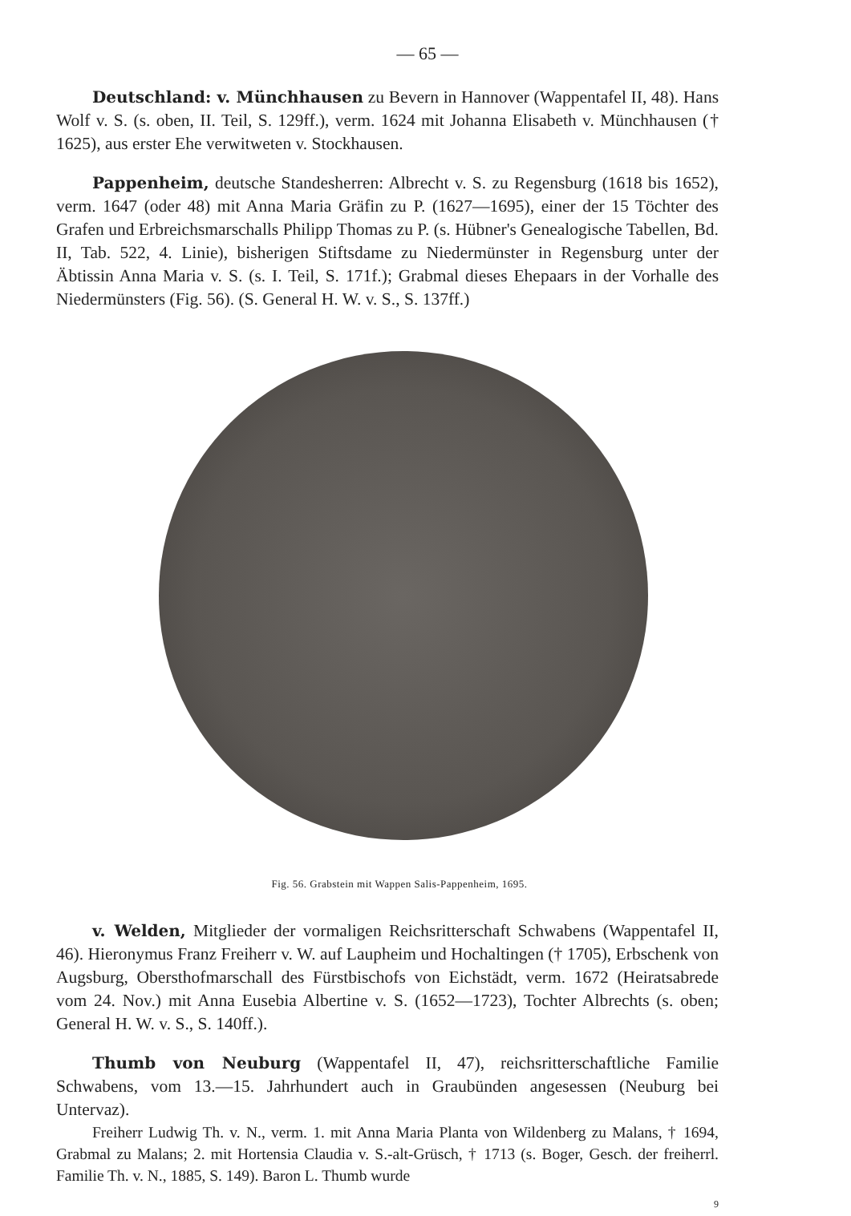— 65 —
Deutschland: v. Münchhausen zu Bevern in Hannover (Wappentafel II, 48). Hans Wolf v. S. (s. oben, II. Teil, S. 129ff.), verm. 1624 mit Johanna Elisabeth v. Münchhausen († 1625), aus erster Ehe verwitweten v. Stockhausen.
Pappenheim, deutsche Standesherren: Albrecht v. S. zu Regensburg (1618 bis 1652), verm. 1647 (oder 48) mit Anna Maria Gräfin zu P. (1627—1695), einer der 15 Töchter des Grafen und Erbreichsmarschalls Philipp Thomas zu P. (s. Hübner's Genealogische Tabellen, Bd. II, Tab. 522, 4. Linie), bisherigen Stiftsdame zu Niedermünster in Regensburg unter der Äbtissin Anna Maria v. S. (s. I. Teil, S. 171f.); Grabmal dieses Ehepaars in der Vorhalle des Niedermünsters (Fig. 56). (S. General H. W. v. S., S. 137ff.)
Fig. 56. Grabstein mit Wappen Salis-Pappenheim, 1695.
v. Welden, Mitglieder der vormaligen Reichsritterschaft Schwabens (Wappentafel II, 46). Hieronymus Franz Freiherr v. W. auf Laupheim und Hochaltingen († 1705), Erbschenk von Augsburg, Obersthofmarschall des Fürstbischofs von Eichstädt, verm. 1672 (Heiratsabrede vom 24. Nov.) mit Anna Eusebia Albertine v. S. (1652—1723), Tochter Albrechts (s. oben; General H. W. v. S., S. 140ff.).
Thumb von Neuburg (Wappentafel II, 47), reichsritterschaftliche Familie Schwabens, vom 13.—15. Jahrhundert auch in Graubünden angesessen (Neuburg bei Untervaz).
Freiherr Ludwig Th. v. N., verm. 1. mit Anna Maria Planta von Wildenberg zu Malans, † 1694, Grabmal zu Malans; 2. mit Hortensia Claudia v. S.-alt-Grüsch, † 1713 (s. Boger, Gesch. der freiherrl. Familie Th. v. N., 1885, S. 149). Baron L. Thumb wurde
9